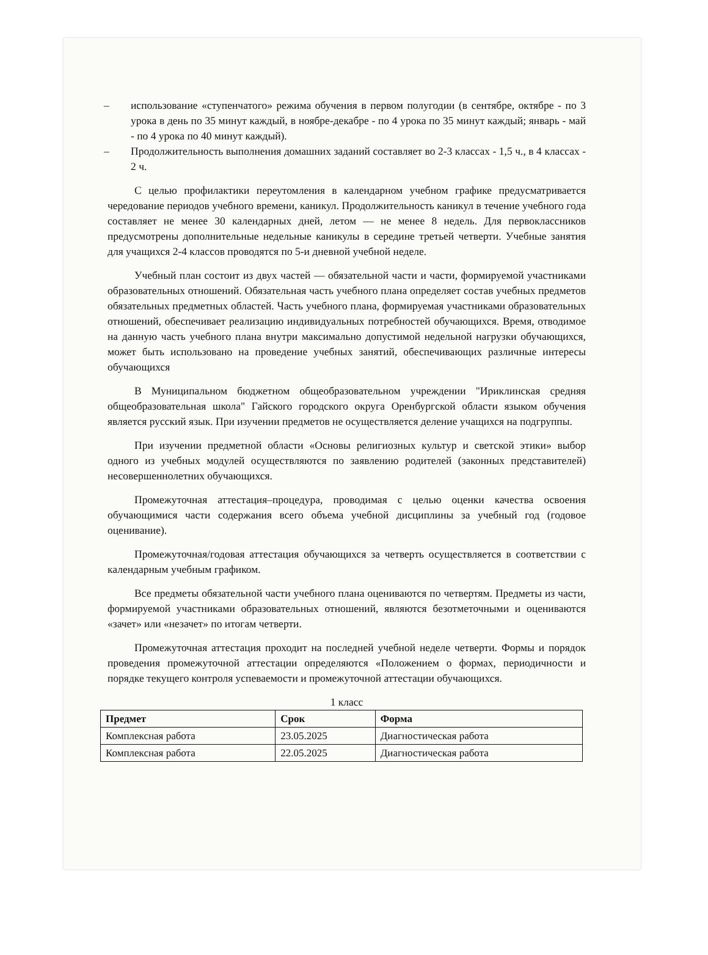– использование «ступенчатого» режима обучения в первом полугодии (в сентябре, октябре - по 3 урока в день по 35 минут каждый, в ноябре-декабре - по 4 урока по 35 минут каждый; январь - май - по 4 урока по 40 минут каждый).
– Продолжительность выполнения домашних заданий составляет во 2-3 классах - 1,5 ч., в 4 классах - 2 ч.
С целью профилактики переутомления в календарном учебном графике предусматривается чередование периодов учебного времени, каникул. Продолжительность каникул в течение учебного года составляет не менее 30 календарных дней, летом — не менее 8 недель. Для первоклассников предусмотрены дополнительные недельные каникулы в середине третьей четверти. Учебные занятия для учащихся 2-4 классов проводятся по 5-и дневной учебной неделе.
Учебный план состоит из двух частей — обязательной части и части, формируемой участниками образовательных отношений. Обязательная часть учебного плана определяет состав учебных предметов обязательных предметных областей. Часть учебного плана, формируемая участниками образовательных отношений, обеспечивает реализацию индивидуальных потребностей обучающихся. Время, отводимое на данную часть учебного плана внутри максимально допустимой недельной нагрузки обучающихся, может быть использовано на проведение учебных занятий, обеспечивающих различные интересы обучающихся
В Муниципальном бюджетном общеобразовательном учреждении "Ириклинская средняя общеобразовательная школа" Гайского городского округа Оренбургской области языком обучения является русский язык. При изучении предметов не осуществляется деление учащихся на подгруппы.
При изучении предметной области «Основы религиозных культур и светской этики» выбор одного из учебных модулей осуществляются по заявлению родителей (законных представителей) несовершеннолетних обучающихся.
Промежуточная аттестация–процедура, проводимая с целью оценки качества освоения обучающимися части содержания всего объема учебной дисциплины за учебный год (годовое оценивание).
Промежуточная/годовая аттестация обучающихся за четверть осуществляется в соответствии с календарным учебным графиком.
Все предметы обязательной части учебного плана оцениваются по четвертям. Предметы из части, формируемой участниками образовательных отношений, являются безотметочными и оцениваются «зачет» или «незачет» по итогам четверти.
Промежуточная аттестация проходит на последней учебной неделе четверти. Формы и порядок проведения промежуточной аттестации определяются «Положением о формах, периодичности и порядке текущего контроля успеваемости и промежуточной аттестации обучающихся.
1 класс
| Предмет | Срок | Форма |
| --- | --- | --- |
| Комплексная работа | 23.05.2025 | Диагностическая работа |
| Комплексная работа | 22.05.2025 | Диагностическая работа |